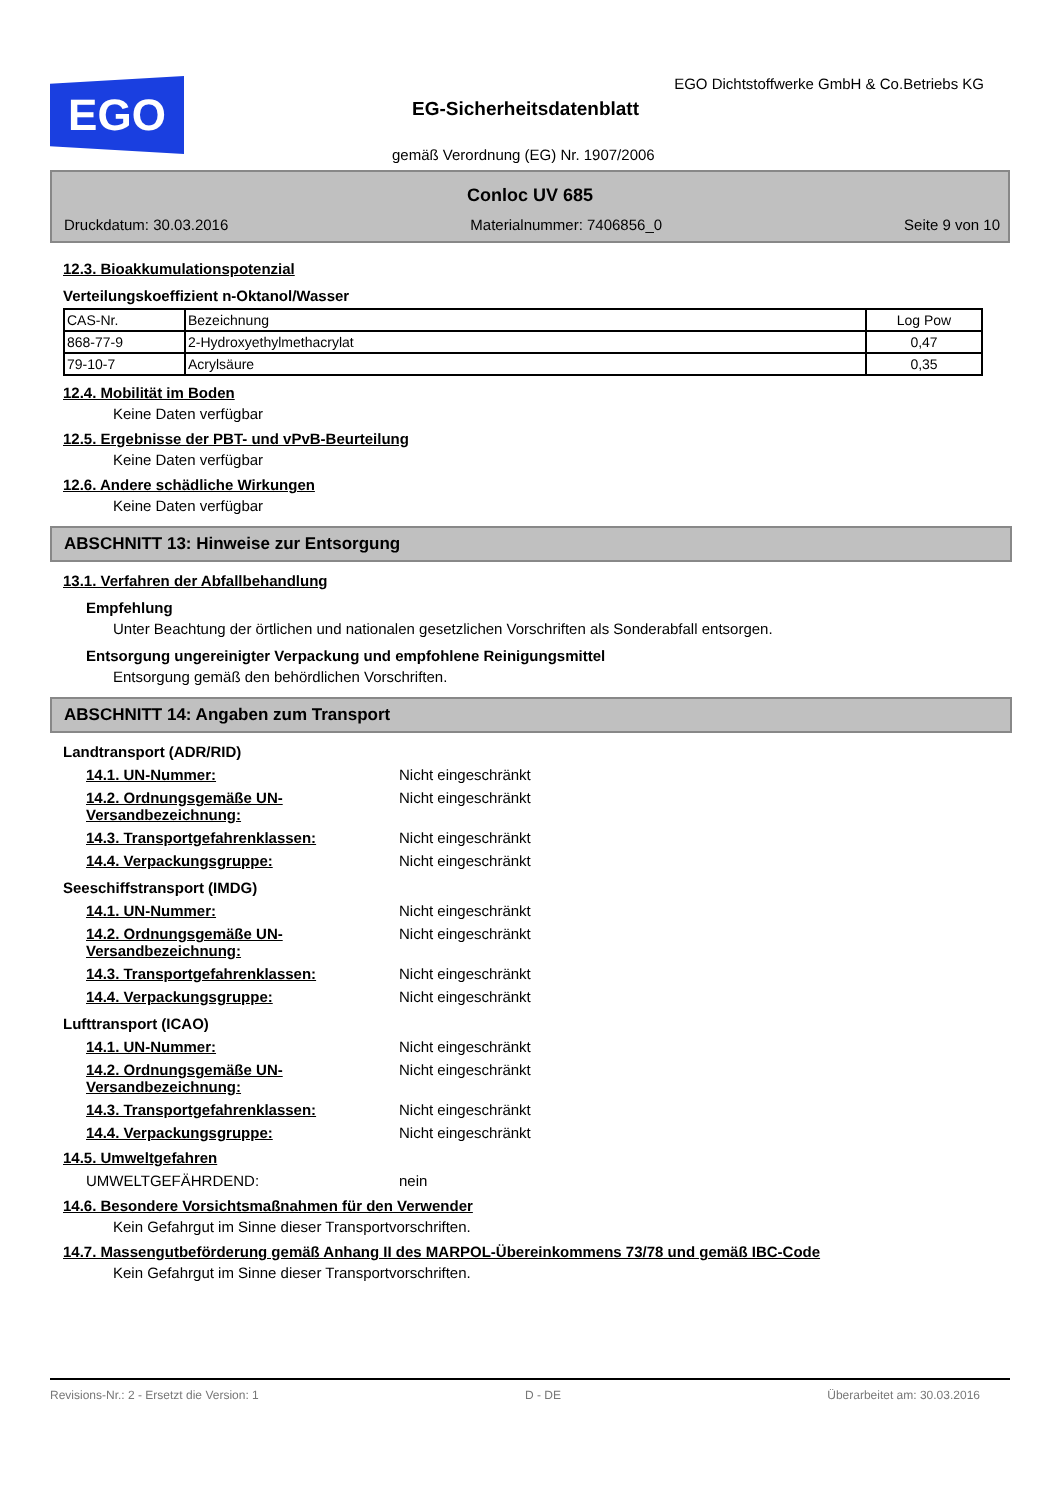EGO
EGO Dichtstoffwerke GmbH & Co.Betriebs KG
EG-Sicherheitsdatenblatt
gemäß Verordnung (EG) Nr. 1907/2006
Conloc UV 685
Druckdatum: 30.03.2016 Materialnummer: 7406856_0 Seite 9 von 10
12.3. Bioakkumulationspotenzial
Verteilungskoeffizient n-Oktanol/Wasser
| CAS-Nr. | Bezeichnung | Log Pow |
| --- | --- | --- |
| 868-77-9 | 2-Hydroxyethylmethacrylat | 0,47 |
| 79-10-7 | Acrylsäure | 0,35 |
12.4. Mobilität im Boden
Keine Daten verfügbar
12.5. Ergebnisse der PBT- und vPvB-Beurteilung
Keine Daten verfügbar
12.6. Andere schädliche Wirkungen
Keine Daten verfügbar
ABSCHNITT 13: Hinweise zur Entsorgung
13.1. Verfahren der Abfallbehandlung
Empfehlung
Unter Beachtung der örtlichen und nationalen gesetzlichen Vorschriften als Sonderabfall entsorgen.
Entsorgung ungereinigter Verpackung und empfohlene Reinigungsmittel
Entsorgung gemäß den behördlichen Vorschriften.
ABSCHNITT 14: Angaben zum Transport
Landtransport (ADR/RID)
14.1. UN-Nummer: Nicht eingeschränkt
14.2. Ordnungsgemäße UN-Versandbezeichnung: Nicht eingeschränkt
14.3. Transportgefahrenklassen: Nicht eingeschränkt
14.4. Verpackungsgruppe: Nicht eingeschränkt
Seeschiffstransport (IMDG)
14.1. UN-Nummer: Nicht eingeschränkt
14.2. Ordnungsgemäße UN-Versandbezeichnung: Nicht eingeschränkt
14.3. Transportgefahrenklassen: Nicht eingeschränkt
14.4. Verpackungsgruppe: Nicht eingeschränkt
Lufttransport (ICAO)
14.1. UN-Nummer: Nicht eingeschränkt
14.2. Ordnungsgemäße UN-Versandbezeichnung: Nicht eingeschränkt
14.3. Transportgefahrenklassen: Nicht eingeschränkt
14.4. Verpackungsgruppe: Nicht eingeschränkt
14.5. Umweltgefahren
UMWELTGEFÄHRDEND: nein
14.6. Besondere Vorsichtsmaßnahmen für den Verwender
Kein Gefahrgut im Sinne dieser Transportvorschriften.
14.7. Massengutbeförderung gemäß Anhang II des MARPOL-Übereinkommens 73/78 und gemäß IBC-Code
Kein Gefahrgut im Sinne dieser Transportvorschriften.
Revisions-Nr.: 2 - Ersetzt die Version: 1 D - DE Überarbeitet am: 30.03.2016